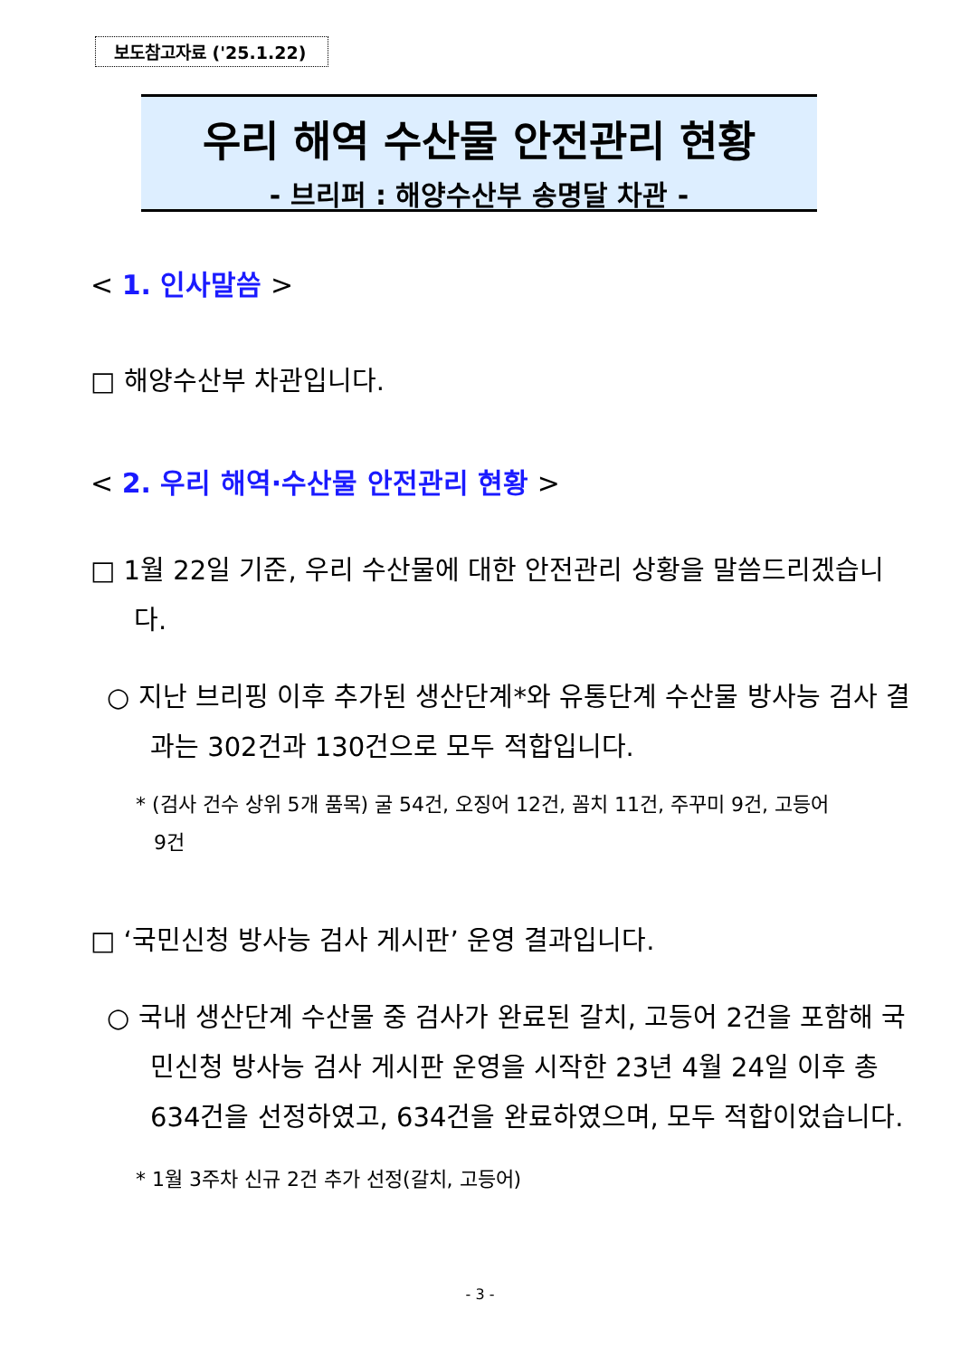보도참고자료 ('25.1.22)
우리 해역 수산물 안전관리 현황
- 브리퍼 : 해양수산부 송명달 차관 -
< 1. 인사말씀 >
□ 해양수산부 차관입니다.
< 2. 우리 해역·수산물 안전관리 현황 >
□ 1월 22일 기준, 우리 수산물에 대한 안전관리 상황을 말씀드리겠습니다.
○ 지난 브리핑 이후 추가된 생산단계*와 유통단계 수산물 방사능 검사 결과는 302건과 130건으로 모두 적합입니다.
* (검사 건수 상위 5개 품목) 굴 54건, 오징어 12건, 꼼치 11건, 주꾸미 9건, 고등어 9건
□ ‘국민신청 방사능 검사 게시판’ 운영 결과입니다.
○ 국내 생산단계 수산물 중 검사가 완료된 갈치, 고등어 2건을 포함해 국민신청 방사능 검사 게시판 운영을 시작한 23년 4월 24일 이후 총 634건을 선정하였고, 634건을 완료하였으며, 모두 적합이었습니다.
* 1월 3주차 신규 2건 추가 선정(갈치, 고등어)
- 3 -